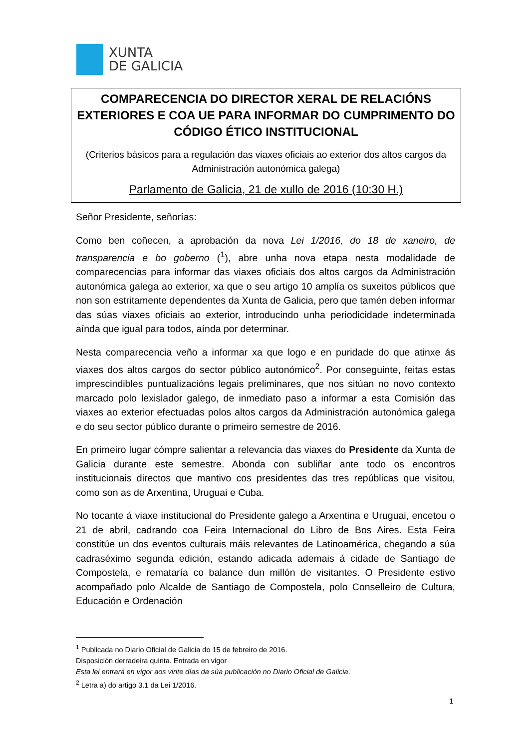XUNTA
DE GALICIA
COMPARECENCIA DO DIRECTOR XERAL DE RELACIÓNS EXTERIORES E COA UE PARA INFORMAR DO CUMPRIMENTO DO CÓDIGO ÉTICO INSTITUCIONAL
(Criterios básicos para a regulación das viaxes oficiais ao exterior dos altos cargos da Administración autonómica galega)
Parlamento de Galicia, 21 de xullo de 2016 (10:30 H.)
Señor Presidente, señorías:
Como ben coñecen, a aprobación da nova Lei 1/2016, do 18 de xaneiro, de transparencia e bo goberno (<sup>1</sup>), abre unha nova etapa nesta modalidade de comparecencias para informar das viaxes oficiais dos altos cargos da Administración autonómica galega ao exterior, xa que o seu artigo 10 amplía os suxeitos públicos que non son estritamente dependentes da Xunta de Galicia, pero que tamén deben informar das súas viaxes oficiais ao exterior, introducindo unha periodicidade indeterminada aínda que igual para todos, aínda por determinar.
Nesta comparecencia veño a informar xa que logo e en puridade do que atinxe ás viaxes dos altos cargos do sector público autonómico<sup>2</sup>. Por conseguinte, feitas estas imprescindibles puntualizacións legais preliminares, que nos sitúan no novo contexto marcado polo lexislador galego, de inmediato paso a informar a esta Comisión das viaxes ao exterior efectuadas polos altos cargos da Administración autonómica galega e do seu sector público durante o primeiro semestre de 2016.
En primeiro lugar cómpre salientar a relevancia das viaxes do Presidente da Xunta de Galicia durante este semestre. Abonda con subliñar ante todo os encontros institucionais directos que mantivo cos presidentes das tres repúblicas que visitou, como son as de Arxentina, Uruguai e Cuba.
No tocante á viaxe institucional do Presidente galego a Arxentina e Uruguai, encetou o 21 de abril, cadrando coa Feira Internacional do Libro de Bos Aires. Esta Feira constitúe un dos eventos culturais máis relevantes de Latinoamérica, chegando a súa cadraséximo segunda edición, estando adicada ademais á cidade de Santiago de Compostela, e remataría co balance dun millón de visitantes. O Presidente estivo acompañado polo Alcalde de Santiago de Compostela, polo Conselleiro de Cultura, Educación e Ordenación
<sup>1</sup> Publicada no Diario Oficial de Galicia do 15 de febreiro de 2016.
Disposición derradeira quinta. Entrada en vigor
Esta lei entrará en vigor aos vinte días da súa publicación no Diario Oficial de Galicia.
<sup>2</sup> Letra a) do artigo 3.1 da Lei 1/2016.
1